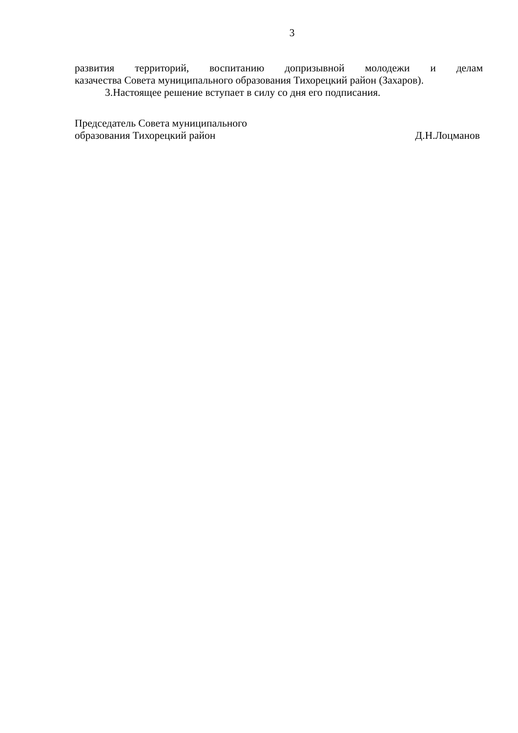3
развития территорий, воспитанию допризывной молодежи и делам
казачества Совета муниципального образования Тихорецкий район (Захаров).
3.Настоящее решение вступает в силу со дня его подписания.
Председатель Совета муниципального
образования Тихорецкий район
Д.Н.Лоцманов